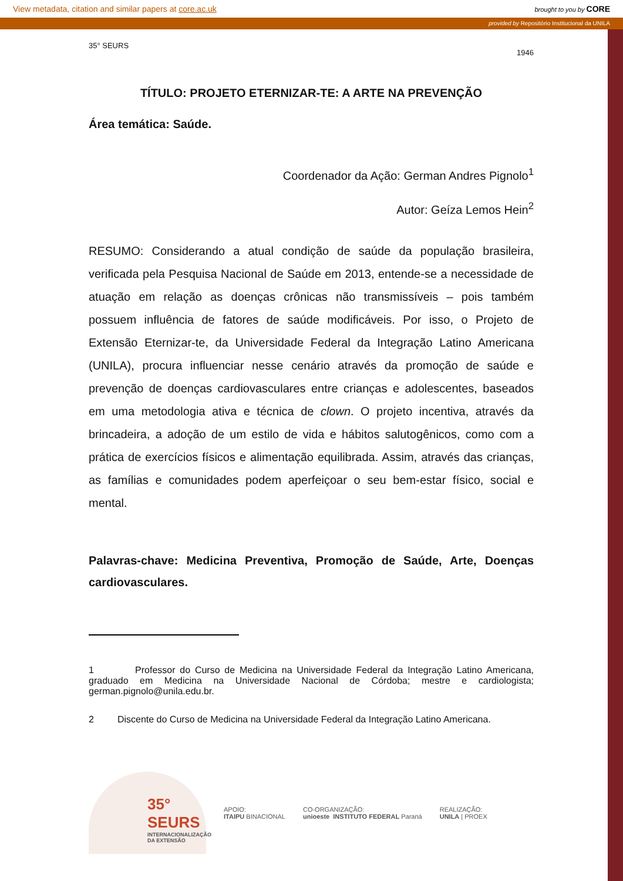View metadata, citation and similar papers at core.ac.uk brought to you by CORE
provided by Repositório Institucional da UNILA
35° SEURS 1946
TÍTULO: PROJETO ETERNIZAR-TE: A ARTE NA PREVENÇÃO
Área temática: Saúde.
Coordenador da Ação: German Andres Pignolo<sup>1</sup>
Autor: Geíza Lemos Hein<sup>2</sup>
RESUMO: Considerando a atual condição de saúde da população brasileira, verificada pela Pesquisa Nacional de Saúde em 2013, entende-se a necessidade de atuação em relação as doenças crônicas não transmissíveis – pois também possuem influência de fatores de saúde modificáveis. Por isso, o Projeto de Extensão Eternizar-te, da Universidade Federal da Integração Latino Americana (UNILA), procura influenciar nesse cenário através da promoção de saúde e prevenção de doenças cardiovasculares entre crianças e adolescentes, baseados em uma metodologia ativa e técnica de clown. O projeto incentiva, através da brincadeira, a adoção de um estilo de vida e hábitos salutogênicos, como com a prática de exercícios físicos e alimentação equilibrada. Assim, através das crianças, as famílias e comunidades podem aperfeiçoar o seu bem-estar físico, social e mental.
Palavras-chave: Medicina Preventiva, Promoção de Saúde, Arte, Doenças cardiovasculares.
1 Professor do Curso de Medicina na Universidade Federal da Integração Latino Americana, graduado em Medicina na Universidade Nacional de Córdoba; mestre e cardiologista; german.pignolo@unila.edu.br.
2 Discente do Curso de Medicina na Universidade Federal da Integração Latino Americana.
35°
SEURS
INTERNACIONALIZAÇÃO DA EXTENSÃO
APOIO:
ITAIPU BINACIONAL
CO-ORGANIZAÇÃO:
unioeste INSTITUTO FEDERAL Paraná
REALIZAÇÃO:
UNILA | PROEX